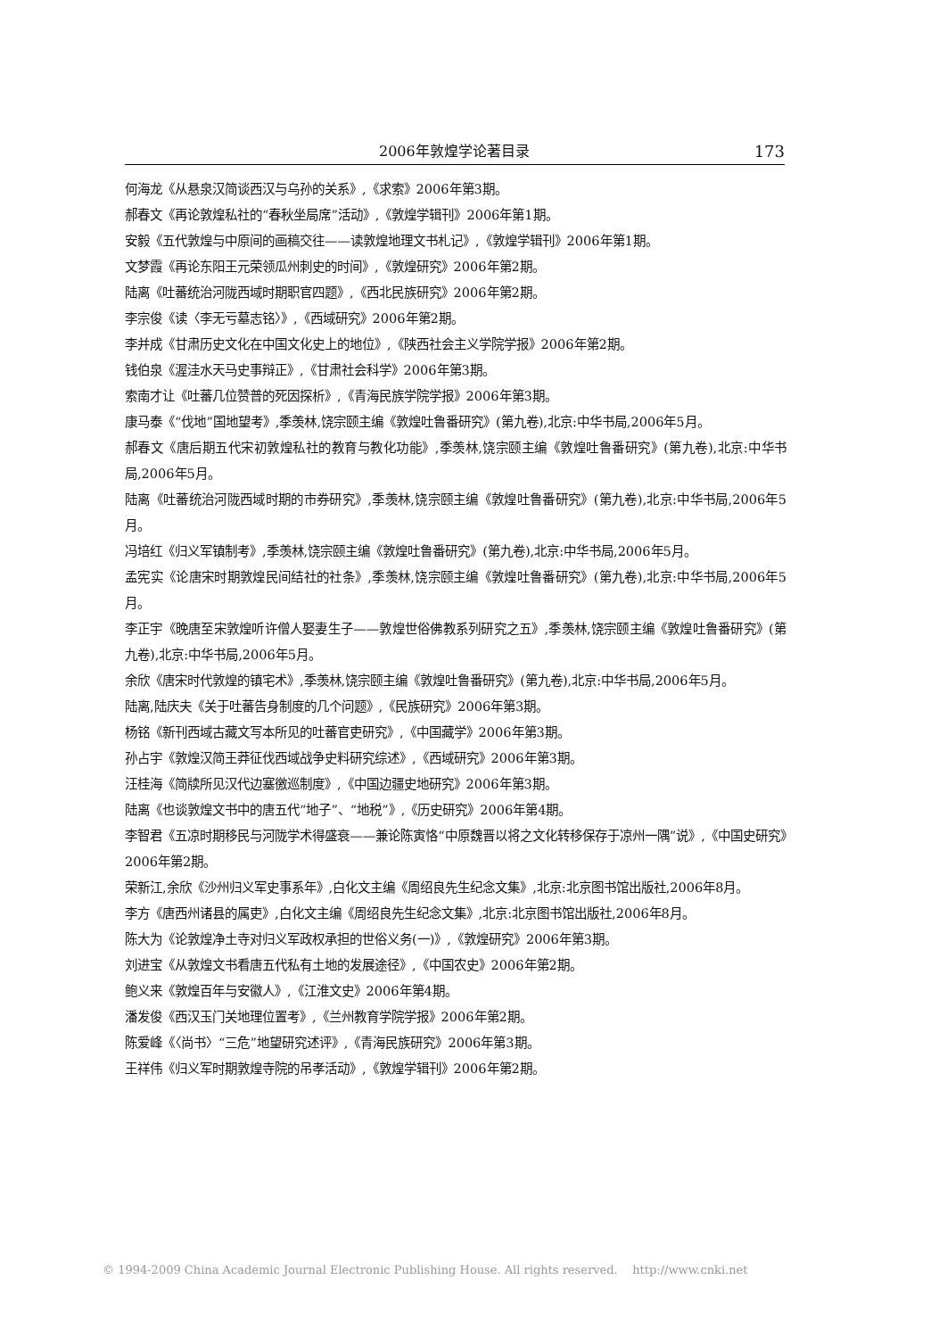2006年敦煌学论著目录 173
何海龙《从悬泉汉简谈西汉与乌孙的关系》,《求索》2006年第3期。
郝春文《再论敦煌私社的“春秋坐局席”活动》,《敦煌学辑刊》2006年第1期。
安毅《五代敦煌与中原间的画稿交往——读敦煌地理文书札记》,《敦煌学辑刊》2006年第1期。
文梦霞《再论东阳王元荣领瓜州刺史的时间》,《敦煌研究》2006年第2期。
陆离《吐蕃统治河陇西域时期职官四题》,《西北民族研究》2006年第2期。
李宗俊《读〈李无亏墓志铭〉》,《西域研究》2006年第2期。
李并成《甘肃历史文化在中国文化史上的地位》,《陕西社会主义学院学报》2006年第2期。
钱伯泉《渥洼水天马史事辩正》,《甘肃社会科学》2006年第3期。
索南才让《吐蕃几位赞普的死因探析》,《青海民族学院学报》2006年第3期。
康马泰《“伐地”国地望考》,季羡林,饶宗颐主编《敦煌吐鲁番研究》(第九卷),北京:中华书局,2006年5月。
郝春文《唐后期五代宋初敦煌私社的教育与教化功能》,季羡林,饶宗颐主编《敦煌吐鲁番研究》(第九卷),北京:中华书局,2006年5月。
陆离《吐蕃统治河陇西域时期的市券研究》,季羡林,饶宗颐主编《敦煌吐鲁番研究》(第九卷),北京:中华书局,2006年5月。
冯培红《归义军镇制考》,季羡林,饶宗颐主编《敦煌吐鲁番研究》(第九卷),北京:中华书局,2006年5月。
孟宪实《论唐宋时期敦煌民间结社的社条》,季羡林,饶宗颐主编《敦煌吐鲁番研究》(第九卷),北京:中华书局,2006年5月。
李正宇《晚唐至宋敦煌听许僧人娶妻生子——敦煌世俗佛教系列研究之五》,季羡林,饶宗颐主编《敦煌吐鲁番研究》(第九卷),北京:中华书局,2006年5月。
余欣《唐宋时代敦煌的镇宅术》,季羡林,饶宗颐主编《敦煌吐鲁番研究》(第九卷),北京:中华书局,2006年5月。
陆离,陆庆夫《关于吐蕃告身制度的几个问题》,《民族研究》2006年第3期。
杨铭《新刊西域古藏文写本所见的吐蕃官吏研究》,《中国藏学》2006年第3期。
孙占宇《敦煌汉简王莽征伐西域战争史料研究综述》,《西域研究》2006年第3期。
汪桂海《简牍所见汉代边塞徼巡制度》,《中国边疆史地研究》2006年第3期。
陆离《也谈敦煌文书中的唐五代“地子”、“地税”》,《历史研究》2006年第4期。
李智君《五凉时期移民与河陇学术得盛衰——兼论陈寅恪“中原魏晋以将之文化转移保存于凉州一隅”说》,《中国史研究》2006年第2期。
荣新江,余欣《沙州归义军史事系年》,白化文主编《周绍良先生纪念文集》,北京:北京图书馆出版社,2006年8月。
李方《唐西州诸县的属吏》,白化文主编《周绍良先生纪念文集》,北京:北京图书馆出版社,2006年8月。
陈大为《论敦煌净土寺对归义军政权承担的世俗义务(一)》,《敦煌研究》2006年第3期。
刘进宝《从敦煌文书看唐五代私有土地的发展途径》,《中国农史》2006年第2期。
鲍义来《敦煌百年与安徽人》,《江淮文史》2006年第4期。
潘发俊《西汉玉门关地理位置考》,《兰州教育学院学报》2006年第2期。
陈爱峰《〈尚书〉“三危”地望研究述评》,《青海民族研究》2006年第3期。
王祥伟《归义军时期敦煌寺院的吊孝活动》,《敦煌学辑刊》2006年第2期。
© 1994-2009 China Academic Journal Electronic Publishing House. All rights reserved. http://www.cnki.net